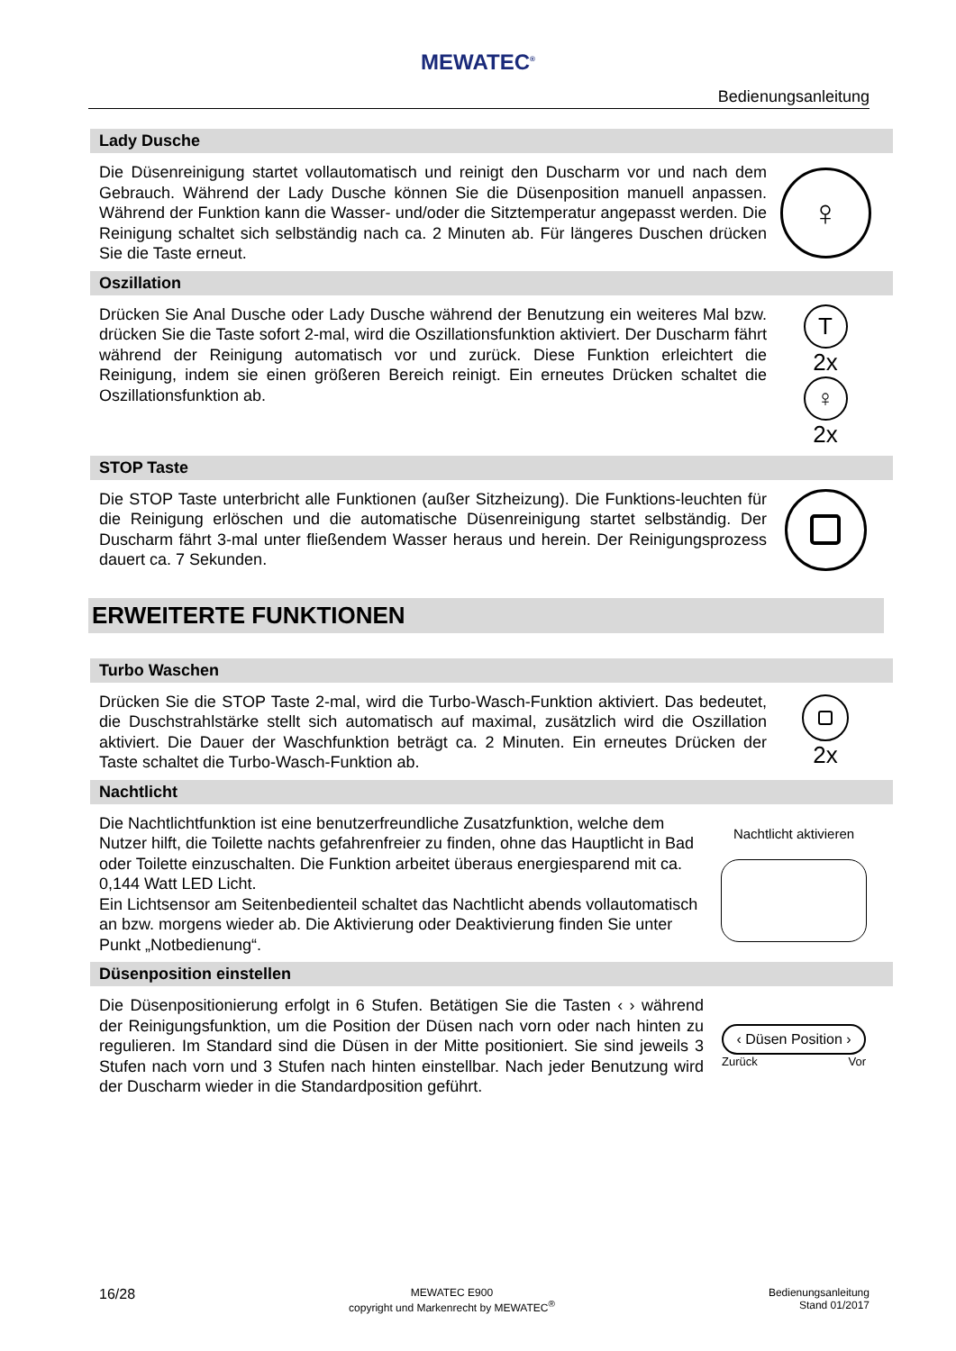MEWATEC<sup>®</sup>
Bedienungsanleitung
Lady Dusche
Die Düsenreinigung startet vollautomatisch und reinigt den Duscharm vor und nach dem Gebrauch. Während der Lady Dusche können Sie die Düsenposition manuell anpassen. Während der Funktion kann die Wasser- und/oder die Sitztemperatur angepasst werden. Die Reinigung schaltet sich selbständig nach ca. 2 Minuten ab. Für längeres Duschen drücken Sie die Taste erneut.
♀
Oszillation
Drücken Sie Anal Dusche oder Lady Dusche während der Benutzung ein weiteres Mal bzw. drücken Sie die Taste sofort 2-mal, wird die Oszillationsfunktion aktiviert. Der Duscharm fährt während der Reinigung automatisch vor und zurück. Diese Funktion erleichtert die Reinigung, indem sie einen größeren Bereich reinigt. Ein erneutes Drücken schaltet die Oszillationsfunktion ab.
T
2x
♀
2x
STOP Taste
Die STOP Taste unterbricht alle Funktionen (außer Sitzheizung). Die Funktions-leuchten für die Reinigung erlöschen und die automatische Düsenreinigung startet selbständig. Der Duscharm fährt 3-mal unter fließendem Wasser heraus und herein. Der Reinigungsprozess dauert ca. 7 Sekunden.
ERWEITERTE FUNKTIONEN
Turbo Waschen
Drücken Sie die STOP Taste 2-mal, wird die Turbo-Wasch-Funktion aktiviert. Das bedeutet, die Duschstrahlstärke stellt sich automatisch auf maximal, zusätzlich wird die Oszillation aktiviert. Die Dauer der Waschfunktion beträgt ca. 2 Minuten. Ein erneutes Drücken der Taste schaltet die Turbo-Wasch-Funktion ab.
2x
Nachtlicht
Die Nachtlichtfunktion ist eine benutzerfreundliche Zusatzfunktion, welche dem Nutzer hilft, die Toilette nachts gefahrenfreier zu finden, ohne das Hauptlicht in Bad oder Toilette einzuschalten. Die Funktion arbeitet überaus energiesparend mit ca. 0,144 Watt LED Licht.
Ein Lichtsensor am Seitenbedienteil schaltet das Nachtlicht abends vollautomatisch an bzw. morgens wieder ab. Die Aktivierung oder Deaktivierung finden Sie unter Punkt „Notbedienung“.
Nachtlicht aktivieren
Düsenposition einstellen
Die Düsenpositionierung erfolgt in 6 Stufen. Betätigen Sie die Tasten ‹ › während der Reinigungsfunktion, um die Position der Düsen nach vorn oder nach hinten zu regulieren. Im Standard sind die Düsen in der Mitte positioniert. Sie sind jeweils 3 Stufen nach vorn und 3 Stufen nach hinten einstellbar. Nach jeder Benutzung wird der Duscharm wieder in die Standardposition geführt.
‹ Düsen Position ›
Zurück Vor
16/28
MEWATEC E900
copyright und Markenrecht by MEWATEC<sup>®</sup>
Bedienungsanleitung
Stand 01/2017